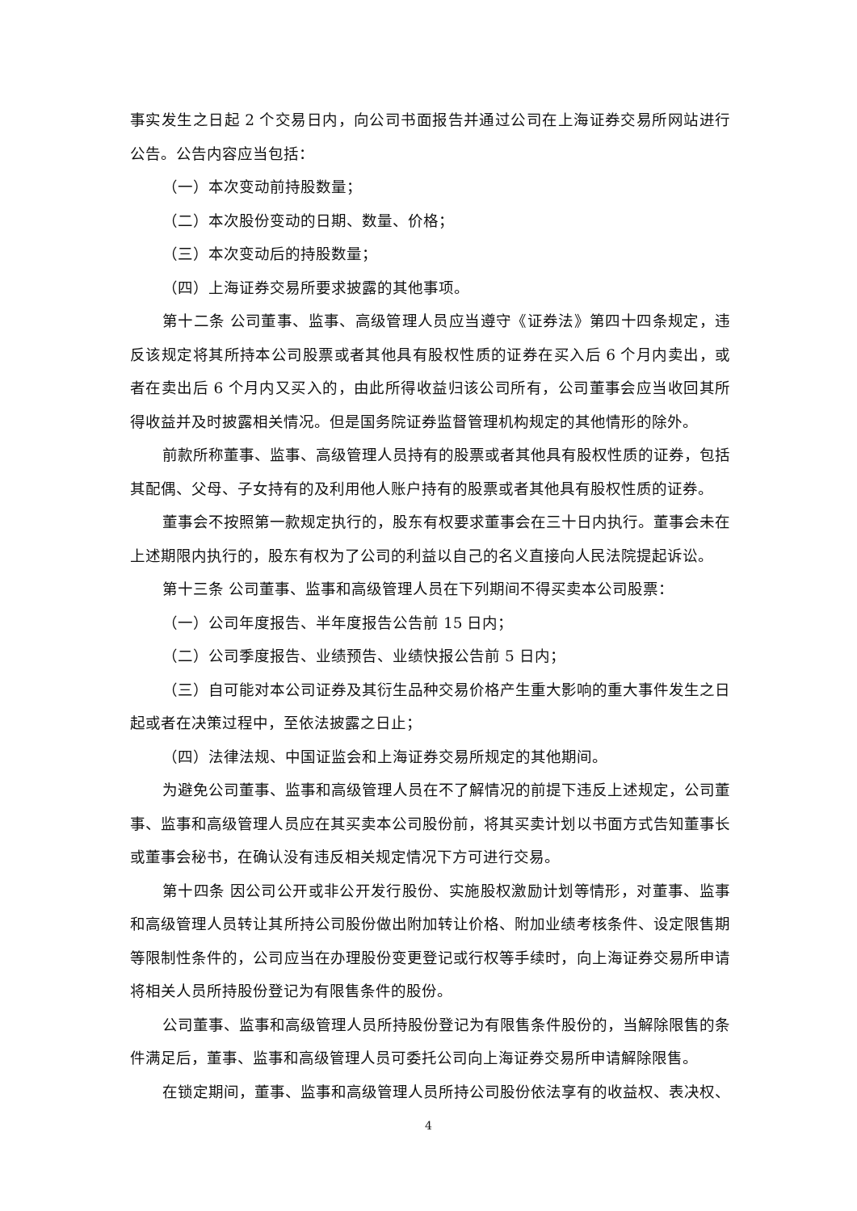事实发生之日起 2 个交易日内，向公司书面报告并通过公司在上海证券交易所网站进行公告。公告内容应当包括：
（一）本次变动前持股数量；
（二）本次股份变动的日期、数量、价格；
（三）本次变动后的持股数量；
（四）上海证券交易所要求披露的其他事项。
第十二条 公司董事、监事、高级管理人员应当遵守《证券法》第四十四条规定，违反该规定将其所持本公司股票或者其他具有股权性质的证券在买入后 6 个月内卖出，或者在卖出后 6 个月内又买入的，由此所得收益归该公司所有，公司董事会应当收回其所得收益并及时披露相关情况。但是国务院证券监督管理机构规定的其他情形的除外。
前款所称董事、监事、高级管理人员持有的股票或者其他具有股权性质的证券，包括其配偶、父母、子女持有的及利用他人账户持有的股票或者其他具有股权性质的证券。
董事会不按照第一款规定执行的，股东有权要求董事会在三十日内执行。董事会未在上述期限内执行的，股东有权为了公司的利益以自己的名义直接向人民法院提起诉讼。
第十三条 公司董事、监事和高级管理人员在下列期间不得买卖本公司股票：
（一）公司年度报告、半年度报告公告前 15 日内；
（二）公司季度报告、业绩预告、业绩快报公告前 5 日内；
（三）自可能对本公司证券及其衍生品种交易价格产生重大影响的重大事件发生之日起或者在决策过程中，至依法披露之日止；
（四）法律法规、中国证监会和上海证券交易所规定的其他期间。
为避免公司董事、监事和高级管理人员在不了解情况的前提下违反上述规定，公司董事、监事和高级管理人员应在其买卖本公司股份前，将其买卖计划以书面方式告知董事长或董事会秘书，在确认没有违反相关规定情况下方可进行交易。
第十四条 因公司公开或非公开发行股份、实施股权激励计划等情形，对董事、监事和高级管理人员转让其所持公司股份做出附加转让价格、附加业绩考核条件、设定限售期等限制性条件的，公司应当在办理股份变更登记或行权等手续时，向上海证券交易所申请将相关人员所持股份登记为有限售条件的股份。
公司董事、监事和高级管理人员所持股份登记为有限售条件股份的，当解除限售的条件满足后，董事、监事和高级管理人员可委托公司向上海证券交易所申请解除限售。
在锁定期间，董事、监事和高级管理人员所持公司股份依法享有的收益权、表决权、
4